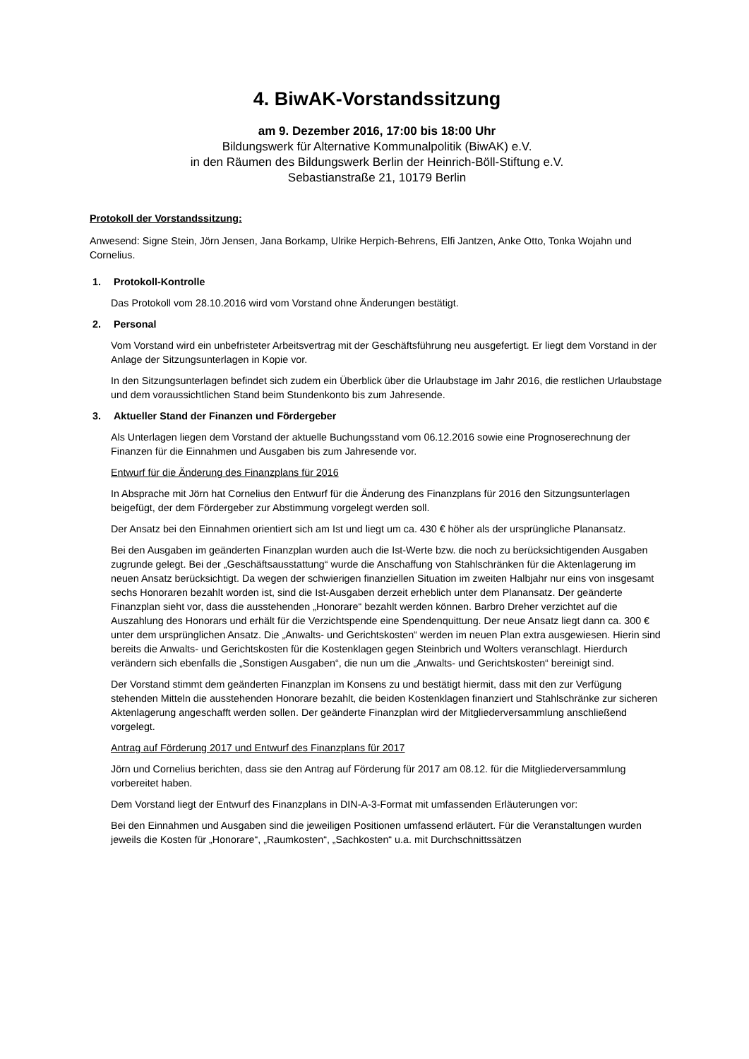4. BiwAK-Vorstandssitzung
am 9. Dezember 2016, 17:00 bis 18:00 Uhr
Bildungswerk für Alternative Kommunalpolitik (BiwAK) e.V.
in den Räumen des Bildungswerk Berlin der Heinrich-Böll-Stiftung e.V.
Sebastianstraße 21, 10179 Berlin
Protokoll der Vorstandssitzung:
Anwesend: Signe Stein, Jörn Jensen, Jana Borkamp, Ulrike Herpich-Behrens, Elfi Jantzen, Anke Otto, Tonka Wojahn und Cornelius.
1. Protokoll-Kontrolle
Das Protokoll vom 28.10.2016 wird vom Vorstand ohne Änderungen bestätigt.
2. Personal
Vom Vorstand wird ein unbefristeter Arbeitsvertrag mit der Geschäftsführung neu ausgefertigt. Er liegt dem Vorstand in der Anlage der Sitzungsunterlagen in Kopie vor.
In den Sitzungsunterlagen befindet sich zudem ein Überblick über die Urlaubstage im Jahr 2016, die restlichen Urlaubstage und dem voraussichtlichen Stand beim Stundenkonto bis zum Jahresende.
3. Aktueller Stand der Finanzen und Fördergeber
Als Unterlagen liegen dem Vorstand der aktuelle Buchungsstand vom 06.12.2016 sowie eine Prognoserechnung der Finanzen für die Einnahmen und Ausgaben bis zum Jahresende vor.
Entwurf für die Änderung des Finanzplans für 2016
In Absprache mit Jörn hat Cornelius den Entwurf für die Änderung des Finanzplans für 2016 den Sitzungsunterlagen beigefügt, der dem Fördergeber zur Abstimmung vorgelegt werden soll.
Der Ansatz bei den Einnahmen orientiert sich am Ist und liegt um ca. 430 € höher als der ursprüngliche Planansatz.
Bei den Ausgaben im geänderten Finanzplan wurden auch die Ist-Werte bzw. die noch zu berücksichtigenden Ausgaben zugrunde gelegt. Bei der „Geschäftsausstattung“ wurde die Anschaffung von Stahlschränken für die Aktenlagerung im neuen Ansatz berücksichtigt. Da wegen der schwierigen finanziellen Situation im zweiten Halbjahr nur eins von insgesamt sechs Honoraren bezahlt worden ist, sind die Ist-Ausgaben derzeit erheblich unter dem Planansatz. Der geänderte Finanzplan sieht vor, dass die ausstehenden „Honorare“ bezahlt werden können. Barbro Dreher verzichtet auf die Auszahlung des Honorars und erhält für die Verzichtspende eine Spendenquittung. Der neue Ansatz liegt dann ca. 300 € unter dem ursprünglichen Ansatz. Die „Anwalts- und Gerichtskosten“ werden im neuen Plan extra ausgewiesen. Hierin sind bereits die Anwalts- und Gerichtskosten für die Kostenklagen gegen Steinbrich und Wolters veranschlagt. Hierdurch verändern sich ebenfalls die „Sonstigen Ausgaben“, die nun um die „Anwalts- und Gerichtskosten“ bereinigt sind.
Der Vorstand stimmt dem geänderten Finanzplan im Konsens zu und bestätigt hiermit, dass mit den zur Verfügung stehenden Mitteln die ausstehenden Honorare bezahlt, die beiden Kostenklagen finanziert und Stahlschränke zur sicheren Aktenlagerung angeschafft werden sollen. Der geänderte Finanzplan wird der Mitgliederversammlung anschließend vorgelegt.
Antrag auf Förderung 2017 und Entwurf des Finanzplans für 2017
Jörn und Cornelius berichten, dass sie den Antrag auf Förderung für 2017 am 08.12. für die Mitgliederversammlung vorbereitet haben.
Dem Vorstand liegt der Entwurf des Finanzplans in DIN-A-3-Format mit umfassenden Erläuterungen vor:
Bei den Einnahmen und Ausgaben sind die jeweiligen Positionen umfassend erläutert. Für die Veranstaltungen wurden jeweils die Kosten für „Honorare“, „Raumkosten“, „Sachkosten“ u.a. mit Durchschnittssätzen